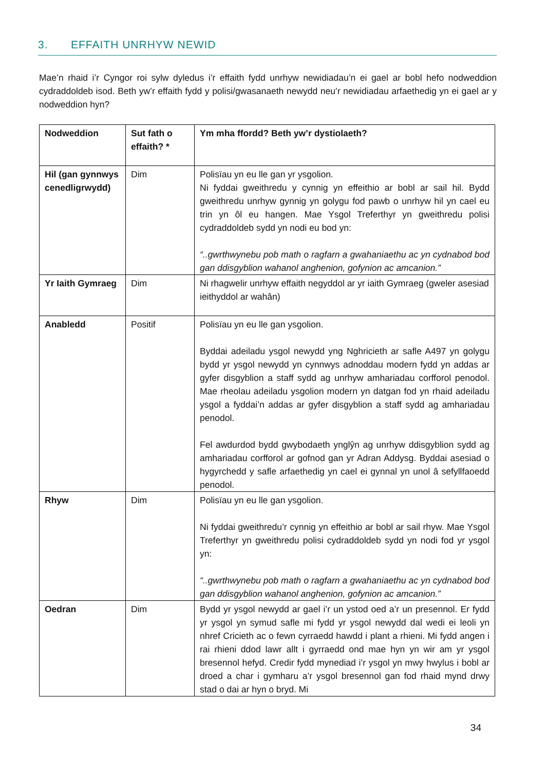3. EFFAITH UNRHYW NEWID
Mae’n rhaid i’r Cyngor roi sylw dyledus i’r effaith fydd unrhyw newidiadau’n ei gael ar bobl hefo nodweddion cydraddoldeb isod. Beth yw’r effaith fydd y polisi/gwasanaeth newydd neu’r newidiadau arfaethedig yn ei gael ar y nodweddion hyn?
| Nodweddion | Sut fath o effaith? * | Ym mha ffordd? Beth yw’r dystiolaeth? |
| --- | --- | --- |
| Hil (gan gynnwys cenedligrwydd) | Dim | Polisïau yn eu lle gan yr ysgolion. Ni fyddai gweithredu y cynnig yn effeithio ar bobl ar sail hil. Bydd gweithredu unrhyw gynnig yn golygu fod pawb o unrhyw hil yn cael eu trin yn ôl eu hangen. Mae Ysgol Treferthyr yn gweithredu polisi cydraddoldeb sydd yn nodi eu bod yn: “..gwrthwynebu pob math o ragfarn a gwahaniaethu ac yn cydnabod bod gan ddisgyblion wahanol anghenion, gofynion ac amcanion.” |
| Yr Iaith Gymraeg | Dim | Ni rhagwelir unrhyw effaith negyddol ar yr iaith Gymraeg (gweler asesiad ieithyddol ar wahân) |
| Anabledd | Positif | Polisïau yn eu lle gan ysgolion. Byddai adeiladu ysgol newydd yng Nghricieth ar safle A497 yn golygu bydd yr ysgol newydd yn cynnwys adnoddau modern fydd yn addas ar gyfer disgyblion a staff sydd ag unrhyw amhariadau corfforol penodol. Mae rheolau adeiladu ysgolion modern yn datgan fod yn rhaid adeiladu ysgol a fyddai’n addas ar gyfer disgyblion a staff sydd ag amhariadau penodol. Fel awdurdod bydd gwybodaeth ynglŷn ag unrhyw ddisgyblion sydd ag amhariadau corfforol ar gofnod gan yr Adran Addysg. Byddai asesiad o hygyrchedd y safle arfaethedig yn cael ei gynnal yn unol â sefyllfaoedd penodol. |
| Rhyw | Dim | Polisïau yn eu lle gan ysgolion. Ni fyddai gweithredu’r cynnig yn effeithio ar bobl ar sail rhyw. Mae Ysgol Treferthyr yn gweithredu polisi cydraddoldeb sydd yn nodi fod yr ysgol yn: “..gwrthwynebu pob math o ragfarn a gwahaniaethu ac yn cydnabod bod gan ddisgyblion wahanol anghenion, gofynion ac amcanion.” |
| Oedran | Dim | Bydd yr ysgol newydd ar gael i’r un ystod oed a’r un presennol. Er fydd yr ysgol yn symud safle mi fydd yr ysgol newydd dal wedi ei leoli yn nhref Cricieth ac o fewn cyrraedd hawdd i plant a rhieni. Mi fydd angen i rai rhieni ddod lawr allt i gyrraedd ond mae hyn yn wir am yr ysgol bresennol hefyd. Credir fydd mynediad i’r ysgol yn mwy hwylus i bobl ar droed a char i gymharu a’r ysgol bresennol gan fod rhaid mynd drwy stad o dai ar hyn o bryd. Mi |
34